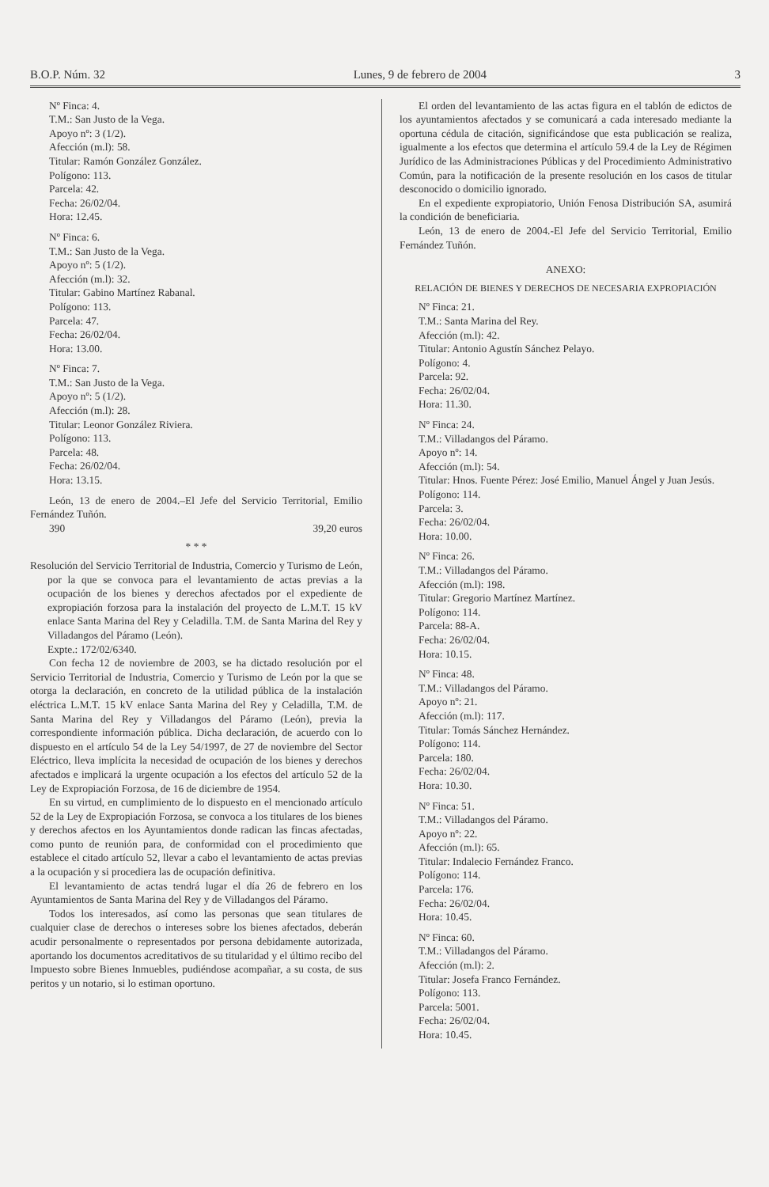B.O.P. Núm. 32 Lunes, 9 de febrero de 2004 3
Nº Finca: 4.
T.M.: San Justo de la Vega.
Apoyo nº: 3 (1/2).
Afección (m.l): 58.
Titular: Ramón González González.
Polígono: 113.
Parcela: 42.
Fecha: 26/02/04.
Hora: 12.45.
Nº Finca: 6.
T.M.: San Justo de la Vega.
Apoyo nº: 5 (1/2).
Afección (m.l): 32.
Titular: Gabino Martínez Rabanal.
Polígono: 113.
Parcela: 47.
Fecha: 26/02/04.
Hora: 13.00.
Nº Finca: 7.
T.M.: San Justo de la Vega.
Apoyo nº: 5 (1/2).
Afección (m.l): 28.
Titular: Leonor González Riviera.
Polígono: 113.
Parcela: 48.
Fecha: 26/02/04.
Hora: 13.15.
León, 13 de enero de 2004.–El Jefe del Servicio Territorial, Emilio Fernández Tuñón.
390 39,20 euros
* * *
Resolución del Servicio Territorial de Industria, Comercio y Turismo de León, por la que se convoca para el levantamiento de actas previas a la ocupación de los bienes y derechos afectados por el expediente de expropiación forzosa para la instalación del proyecto de L.M.T. 15 kV enlace Santa Marina del Rey y Celadilla. T.M. de Santa Marina del Rey y Villadangos del Páramo (León).
Expte.: 172/02/6340.
Con fecha 12 de noviembre de 2003, se ha dictado resolución por el Servicio Territorial de Industria, Comercio y Turismo de León por la que se otorga la declaración, en concreto de la utilidad pública de la instalación eléctrica L.M.T. 15 kV enlace Santa Marina del Rey y Celadilla, T.M. de Santa Marina del Rey y Villadangos del Páramo (León), previa la correspondiente información pública. Dicha declaración, de acuerdo con lo dispuesto en el artículo 54 de la Ley 54/1997, de 27 de noviembre del Sector Eléctrico, lleva implícita la necesidad de ocupación de los bienes y derechos afectados e implicará la urgente ocupación a los efectos del artículo 52 de la Ley de Expropiación Forzosa, de 16 de diciembre de 1954.
En su virtud, en cumplimiento de lo dispuesto en el mencionado artículo 52 de la Ley de Expropiación Forzosa, se convoca a los titulares de los bienes y derechos afectos en los Ayuntamientos donde radican las fincas afectadas, como punto de reunión para, de conformidad con el procedimiento que establece el citado artículo 52, llevar a cabo el levantamiento de actas previas a la ocupación y si procediera las de ocupación definitiva.
El levantamiento de actas tendrá lugar el día 26 de febrero en los Ayuntamientos de Santa Marina del Rey y de Villadangos del Páramo.
Todos los interesados, así como las personas que sean titulares de cualquier clase de derechos o intereses sobre los bienes afectados, deberán acudir personalmente o representados por persona debidamente autorizada, aportando los documentos acreditativos de su titularidad y el último recibo del Impuesto sobre Bienes Inmuebles, pudiéndose acompañar, a su costa, de sus peritos y un notario, si lo estiman oportuno.
El orden del levantamiento de las actas figura en el tablón de edictos de los ayuntamientos afectados y se comunicará a cada interesado mediante la oportuna cédula de citación, significándose que esta publicación se realiza, igualmente a los efectos que determina el artículo 59.4 de la Ley de Régimen Jurídico de las Administraciones Públicas y del Procedimiento Administrativo Común, para la notificación de la presente resolución en los casos de titular desconocido o domicilio ignorado.
En el expediente expropiatorio, Unión Fenosa Distribución SA, asumirá la condición de beneficiaria.
León, 13 de enero de 2004.-El Jefe del Servicio Territorial, Emilio Fernández Tuñón.
ANEXO:
RELACIÓN DE BIENES Y DERECHOS DE NECESARIA EXPROPIACIÓN
Nº Finca: 21.
T.M.: Santa Marina del Rey.
Afección (m.l): 42.
Titular: Antonio Agustín Sánchez Pelayo.
Polígono: 4.
Parcela: 92.
Fecha: 26/02/04.
Hora: 11.30.
Nº Finca: 24.
T.M.: Villadangos del Páramo.
Apoyo nº: 14.
Afección (m.l): 54.
Titular: Hnos. Fuente Pérez: José Emilio, Manuel Ángel y Juan Jesús.
Polígono: 114.
Parcela: 3.
Fecha: 26/02/04.
Hora: 10.00.
Nº Finca: 26.
T.M.: Villadangos del Páramo.
Afección (m.l): 198.
Titular: Gregorio Martínez Martínez.
Polígono: 114.
Parcela: 88-A.
Fecha: 26/02/04.
Hora: 10.15.
Nº Finca: 48.
T.M.: Villadangos del Páramo.
Apoyo nº: 21.
Afección (m.l): 117.
Titular: Tomás Sánchez Hernández.
Polígono: 114.
Parcela: 180.
Fecha: 26/02/04.
Hora: 10.30.
Nº Finca: 51.
T.M.: Villadangos del Páramo.
Apoyo nº: 22.
Afección (m.l): 65.
Titular: Indalecio Fernández Franco.
Polígono: 114.
Parcela: 176.
Fecha: 26/02/04.
Hora: 10.45.
Nº Finca: 60.
T.M.: Villadangos del Páramo.
Afección (m.l): 2.
Titular: Josefa Franco Fernández.
Polígono: 113.
Parcela: 5001.
Fecha: 26/02/04.
Hora: 10.45.